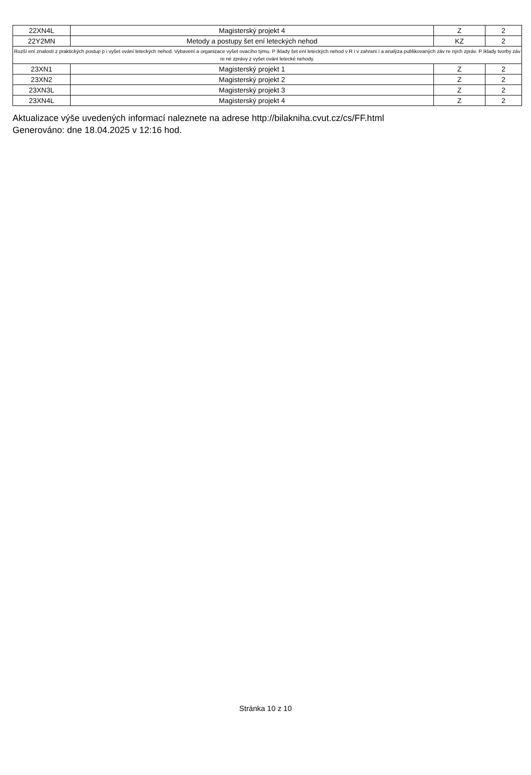| 22XN4L | Magisterský projekt 4 | Z | 2 |
| 22Y2MN | Metody a postupy šet ení leteckých nehod | KZ | 2 |
| Rozší ení znalostí z praktických postup p i vyšet ování leteckých nehod. Vybavení a organizace vyšet ovacího týmu. P íklady šet ení leteckých nehod v R i v zahrani í a analýza publikovaných záv re ných zpráv. P íklady tvorby záv re né zprávy z vyšet ování letecké nehody. | | | |
| 23XN1 | Magisterský projekt 1 | Z | 2 |
| 23XN2 | Magisterský projekt 2 | Z | 2 |
| 23XN3L | Magisterský projekt 3 | Z | 2 |
| 23XN4L | Magisterský projekt 4 | Z | 2 |
Aktualizace výše uvedených informací naleznete na adrese http://bilakniha.cvut.cz/cs/FF.html
Generováno: dne 18.04.2025 v 12:16 hod.
Stránka 10 z 10